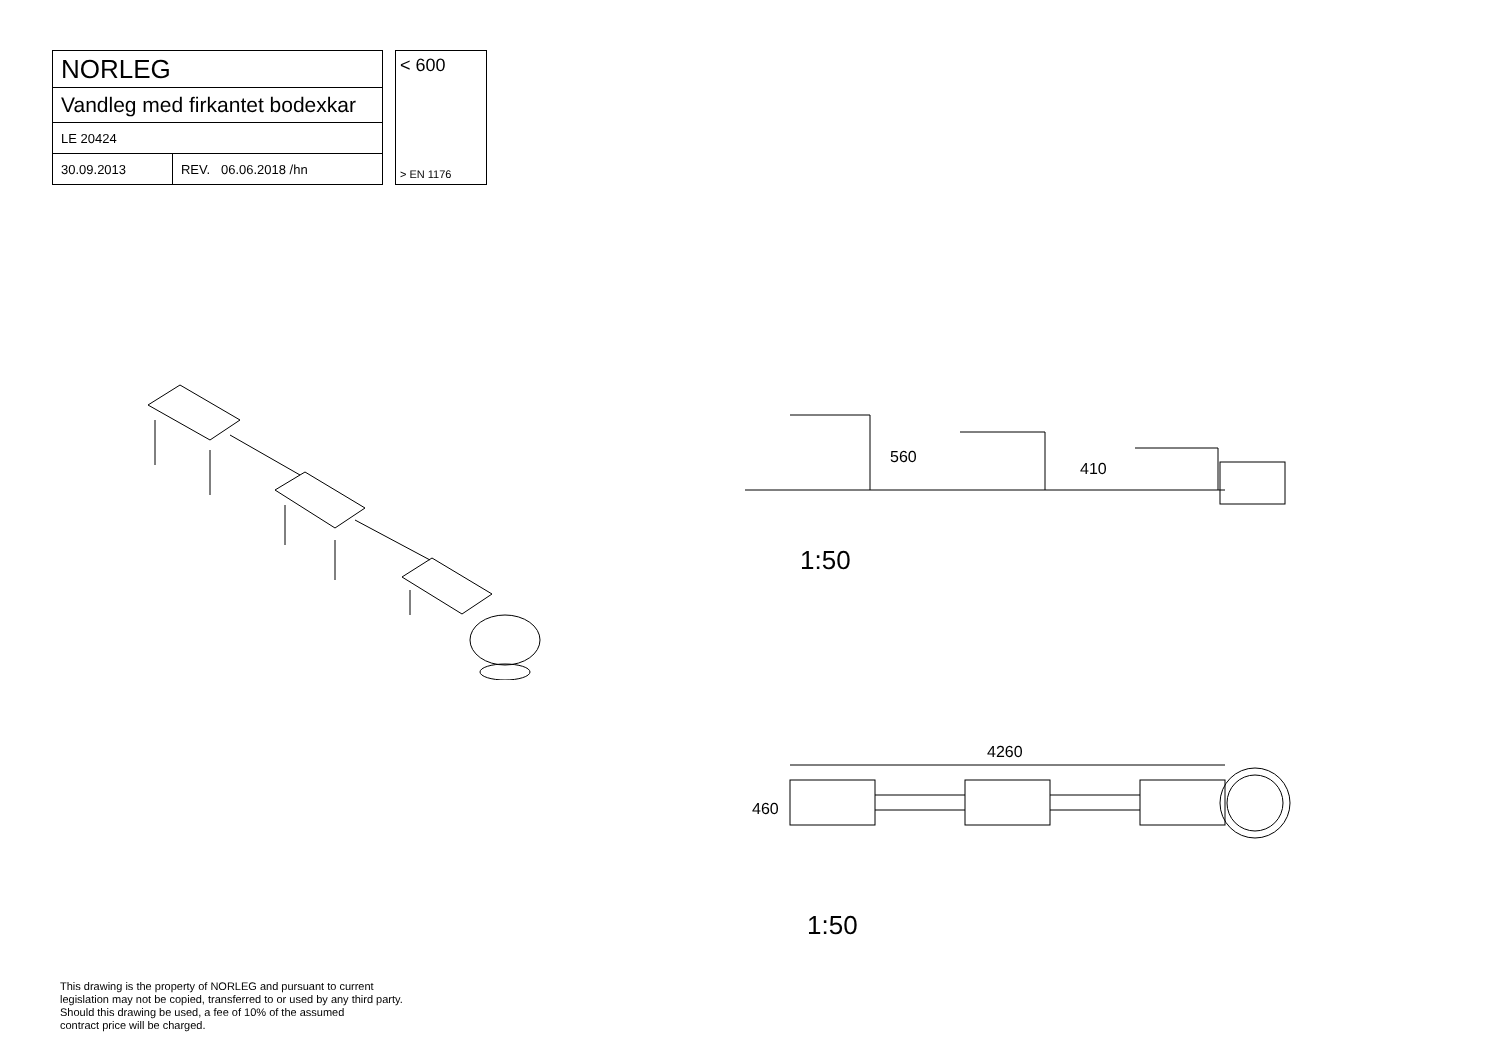| NORLEG | |
| Vandleg med firkantet bodexkar | |
| LE 20424 | |
| 30.09.2013 | REV. 06.06.2018 /hn |
< 600
> EN 1176
560
410
1:50
4260
460
1:50
This drawing is the property of NORLEG and pursuant to current
legislation may not be copied, transferred to or used by any third party.
Should this drawing be used, a fee of 10% of the assumed
contract price will be charged.